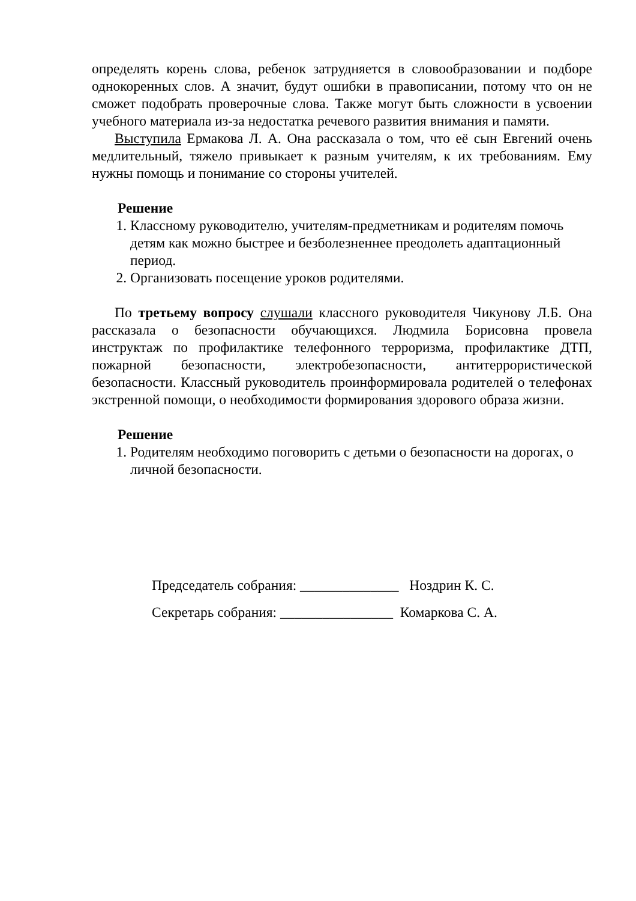определять корень слова, ребенок затрудняется в словообразовании и подборе однокоренных слов. А значит, будут ошибки в правописании, потому что он не сможет подобрать проверочные слова. Также могут быть сложности в усвоении учебного материала из-за недостатка речевого развития внимания и памяти.
Выступила Ермакова Л. А. Она рассказала о том, что её сын Евгений очень медлительный, тяжело привыкает к разным учителям, к их требованиям. Ему нужны помощь и понимание со стороны учителей.
Решение
1. Классному руководителю, учителям-предметникам и родителям помочь детям как можно быстрее и безболезненнее преодолеть адаптационный период.
2. Организовать посещение уроков родителями.
По третьему вопросу слушали классного руководителя Чикунову Л.Б. Она рассказала о безопасности обучающихся. Людмила Борисовна провела инструктаж по профилактике телефонного терроризма, профилактике ДТП, пожарной безопасности, электробезопасности, антитеррористической безопасности. Классный руководитель проинформировала родителей о телефонах экстренной помощи, о необходимости формирования здорового образа жизни.
Решение
1. Родителям необходимо поговорить с детьми о безопасности на дорогах, о личной безопасности.
Председатель собрания: ______________ Ноздрин К. С.
Секретарь собрания: ________________ Комаркова С. А.